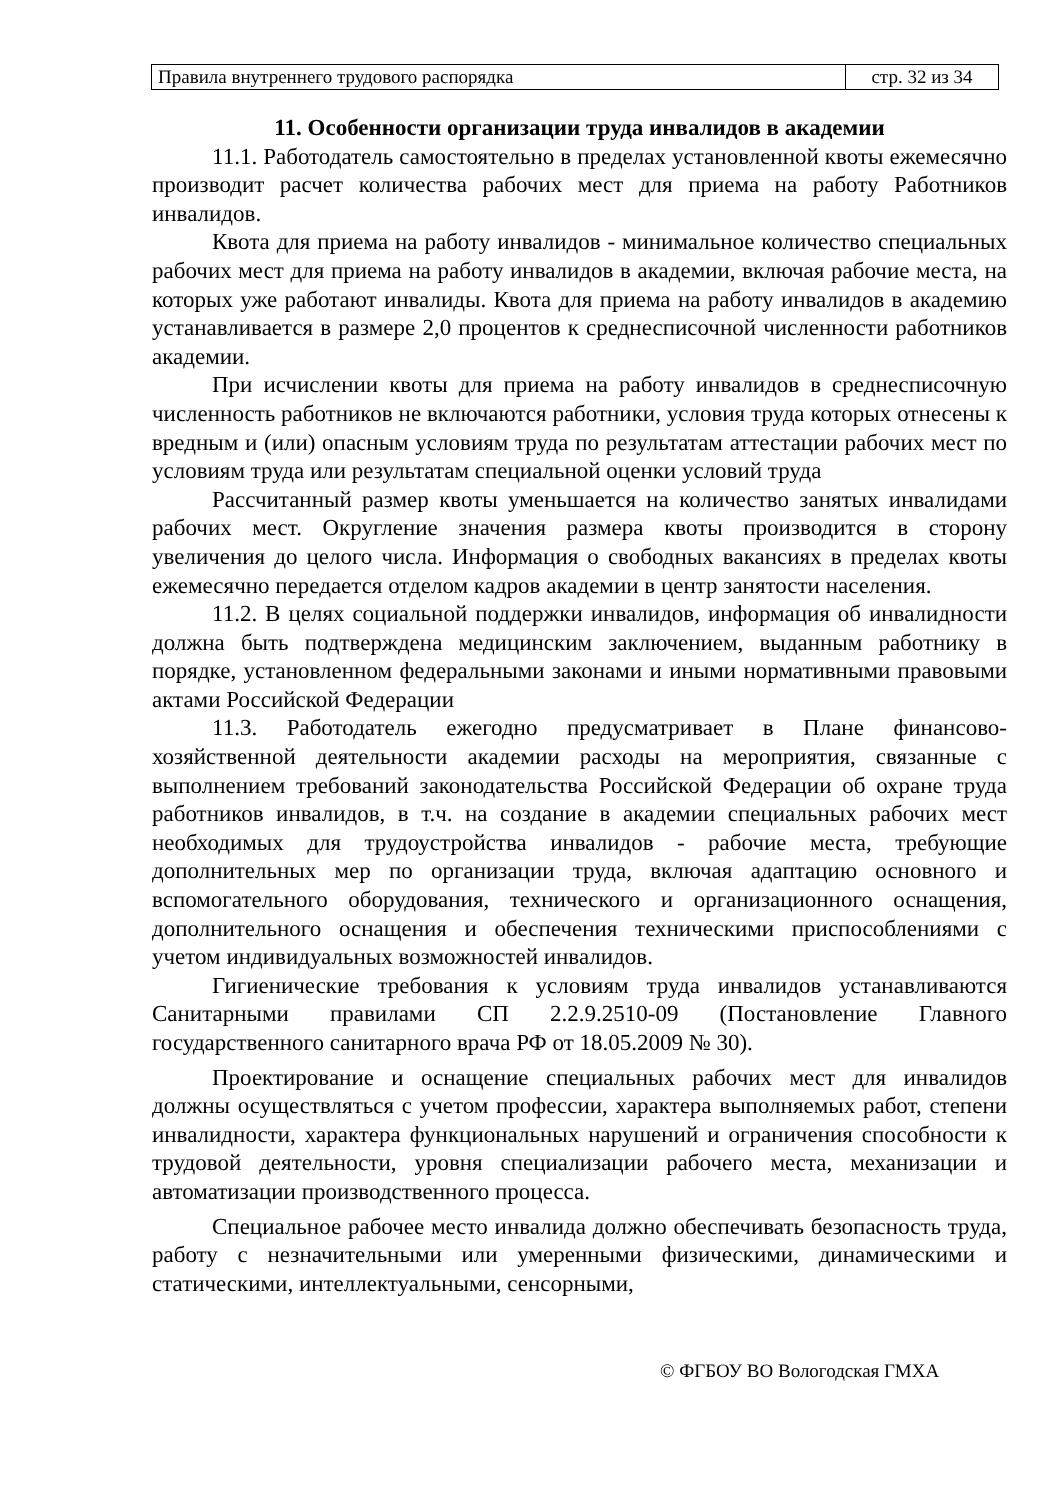| Правила внутреннего трудового распорядка | стр. 32 из 34 |
11. Особенности организации труда инвалидов в академии
11.1. Работодатель самостоятельно в пределах установленной квоты ежемесячно производит расчет количества рабочих мест для приема на работу Работников инвалидов.
Квота для приема на работу инвалидов - минимальное количество специальных рабочих мест для приема на работу инвалидов в академии, включая рабочие места, на которых уже работают инвалиды. Квота для приема на работу инвалидов в академию устанавливается в размере 2,0 процентов к среднесписочной численности работников академии.
При исчислении квоты для приема на работу инвалидов в среднесписочную численность работников не включаются работники, условия труда которых отнесены к вредным и (или) опасным условиям труда по результатам аттестации рабочих мест по условиям труда или результатам специальной оценки условий труда
Рассчитанный размер квоты уменьшается на количество занятых инвалидами рабочих мест. Округление значения размера квоты производится в сторону увеличения до целого числа. Информация о свободных вакансиях в пределах квоты ежемесячно передается отделом кадров академии в центр занятости населения.
11.2. В целях социальной поддержки инвалидов, информация об инвалидности должна быть подтверждена медицинским заключением, выданным работнику в порядке, установленном федеральными законами и иными нормативными правовыми актами Российской Федерации
11.3. Работодатель ежегодно предусматривает в Плане финансово-хозяйственной деятельности академии расходы на мероприятия, связанные с выполнением требований законодательства Российской Федерации об охране труда работников инвалидов, в т.ч. на создание в академии специальных рабочих мест необходимых для трудоустройства инвалидов - рабочие места, требующие дополнительных мер по организации труда, включая адаптацию основного и вспомогательного оборудования, технического и организационного оснащения, дополнительного оснащения и обеспечения техническими приспособлениями с учетом индивидуальных возможностей инвалидов.
Гигиенические требования к условиям труда инвалидов устанавливаются Санитарными правилами СП 2.2.9.2510-09 (Постановление Главного государственного санитарного врача РФ от 18.05.2009 № 30).
Проектирование и оснащение специальных рабочих мест для инвалидов должны осуществляться с учетом профессии, характера выполняемых работ, степени инвалидности, характера функциональных нарушений и ограничения способности к трудовой деятельности, уровня специализации рабочего места, механизации и автоматизации производственного процесса.
Специальное рабочее место инвалида должно обеспечивать безопасность труда, работу с незначительными или умеренными физическими, динамическими и статическими, интеллектуальными, сенсорными,
© ФГБОУ ВО Вологодская ГМХА